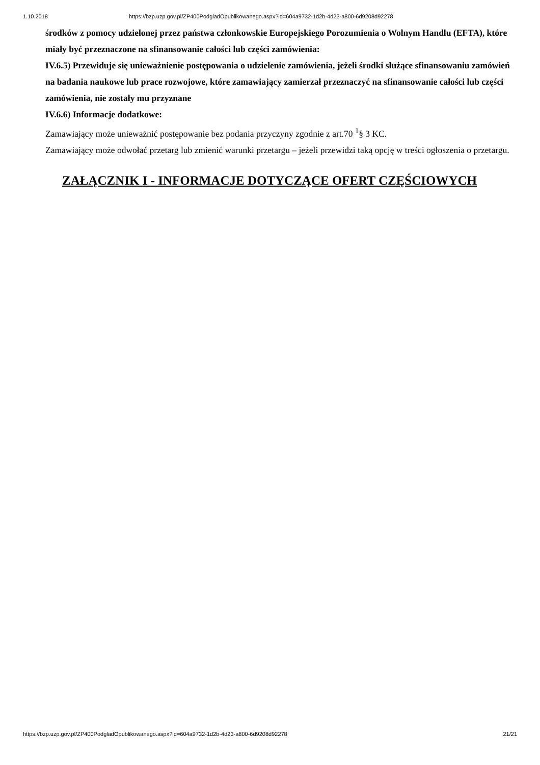1.10.2018 https://bzp.uzp.gov.pl/ZP400PodgladOpublikowanego.aspx?id=604a9732-1d2b-4d23-a800-6d9208d92278
środków z pomocy udzielonej przez państwa członkowskie Europejskiego Porozumienia o Wolnym Handlu (EFTA), które miały być przeznaczone na sfinansowanie całości lub części zamówienia:
IV.6.5) Przewiduje się unieważnienie postępowania o udzielenie zamówienia, jeżeli środki służące sfinansowaniu zamówień na badania naukowe lub prace rozwojowe, które zamawiający zamierzał przeznaczyć na sfinansowanie całości lub części zamówienia, nie zostały mu przyznane
IV.6.6) Informacje dodatkowe:
Zamawiający może unieważnić postępowanie bez podania przyczyny zgodnie z art.70 <sup>1</sup>§ 3 KC.
Zamawiający może odwołać przetarg lub zmienić warunki przetargu – jeżeli przewidzi taką opcję w treści ogłoszenia o przetargu.
ZAŁĄCZNIK I - INFORMACJE DOTYCZĄCE OFERT CZĘŚCIOWYCH
https://bzp.uzp.gov.pl/ZP400PodgladOpublikowanego.aspx?id=604a9732-1d2b-4d23-a800-6d9208d92278 21/21